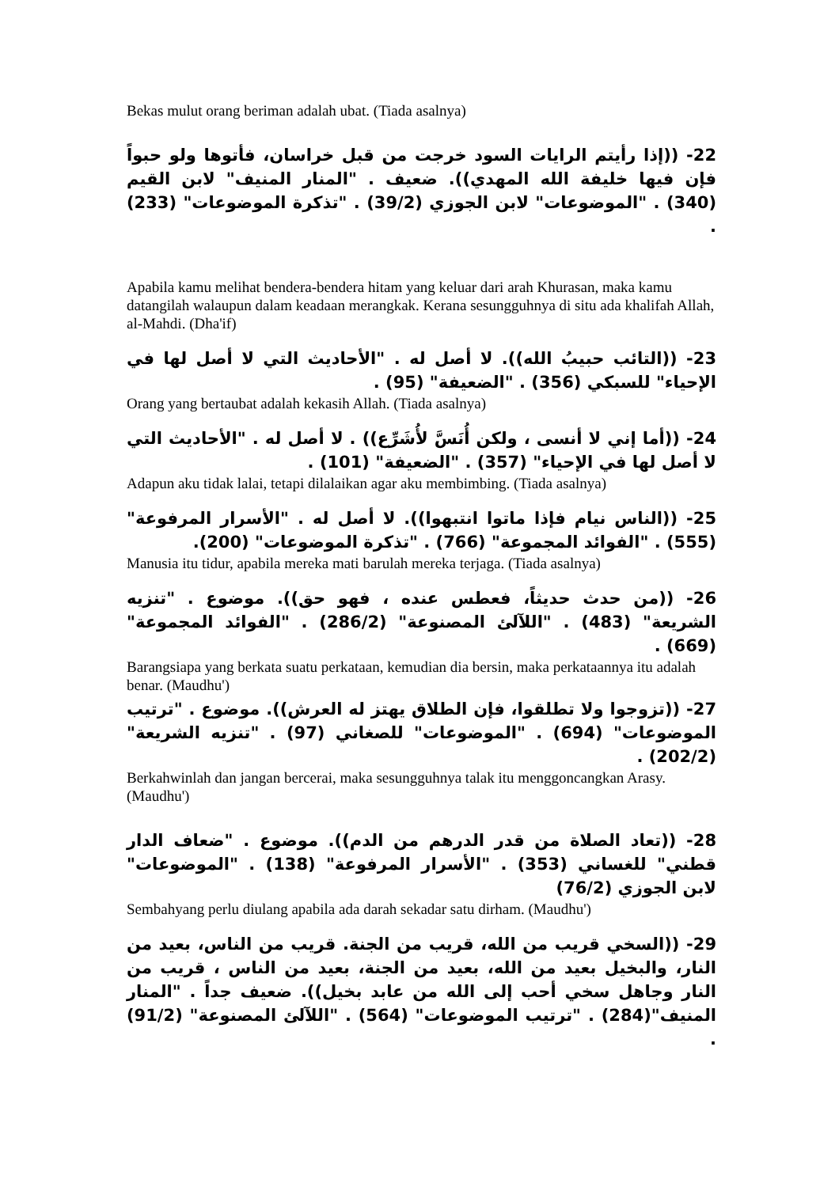Bekas mulut orang beriman adalah ubat. (Tiada asalnya)
22- ((إذا رأيتم الرايات السود خرجت من قبل خراسان، فأتوها ولو حبواً فإن فيها خليفة الله المهدي)). ضعيف . "المنار المنيف" لابن القيم (340) . "الموضوعات" لابن الجوزي (39/2) . "تذكرة الموضوعات" (233) .
Apabila kamu melihat bendera-bendera hitam yang keluar dari arah Khurasan, maka kamu datangilah walaupun dalam keadaan merangkak. Kerana sesungguhnya di situ ada khalifah Allah, al-Mahdi. (Dha'if)
23- ((التائب حبيبُ الله)). لا أصل له . "الأحاديث التي لا أصل لها في الإحياء" للسبكي (356) . "الضعيفة" (95) .
Orang yang bertaubat adalah kekasih Allah. (Tiada asalnya)
24- ((أما إني لا أنسى ، ولكن أُنَسَّ لأُشَرِّع)) . لا أصل له . "الأحاديث التي لا أصل لها في الإحياء" (357) . "الضعيفة" (101) .
Adapun aku tidak lalai, tetapi dilalaikan agar aku membimbing. (Tiada asalnya)
25- ((الناس نيام فإذا ماتوا انتبهوا)). لا أصل له . "الأسرار المرفوعة" (555) . "الفوائد المجموعة" (766) . "تذكرة الموضوعات" (200).
Manusia itu tidur, apabila mereka mati barulah mereka terjaga. (Tiada asalnya)
26- ((من حدث حديثاً، فعطس عنده ، فهو حق)). موضوع . "تنزيه الشريعة" (483) . "اللآلئ المصنوعة" (286/2) . "الفوائد المجموعة" (669) .
Barangsiapa yang berkata suatu perkataan, kemudian dia bersin, maka perkataannya itu adalah benar. (Maudhu')
27- ((تزوجوا ولا تطلقوا، فإن الطلاق يهتز له العرش)). موضوع . "ترتيب الموضوعات" (694) . "الموضوعات" للصغاني (97) . "تنزيه الشريعة" (202/2) .
Berkahwinlah dan jangan bercerai, maka sesungguhnya talak itu menggoncangkan Arasy. (Maudhu')
28- ((تعاد الصلاة من قدر الدرهم من الدم)). موضوع . "ضعاف الدار قطني" للغساني (353) . "الأسرار المرفوعة" (138) . "الموضوعات" لابن الجوزي (76/2)
Sembahyang perlu diulang apabila ada darah sekadar satu dirham. (Maudhu')
29- ((السخي قريب من الله، قريب من الجنة. قريب من الناس، بعيد من النار، والبخيل بعيد من الله، بعيد من الجنة، بعيد من الناس ، قريب من النار وجاهل سخي أحب إلى الله من عابد بخيل)). ضعيف جداً . "المنار المنيف"(284) . "ترتيب الموضوعات" (564) . "اللآلئ المصنوعة" (91/2) .